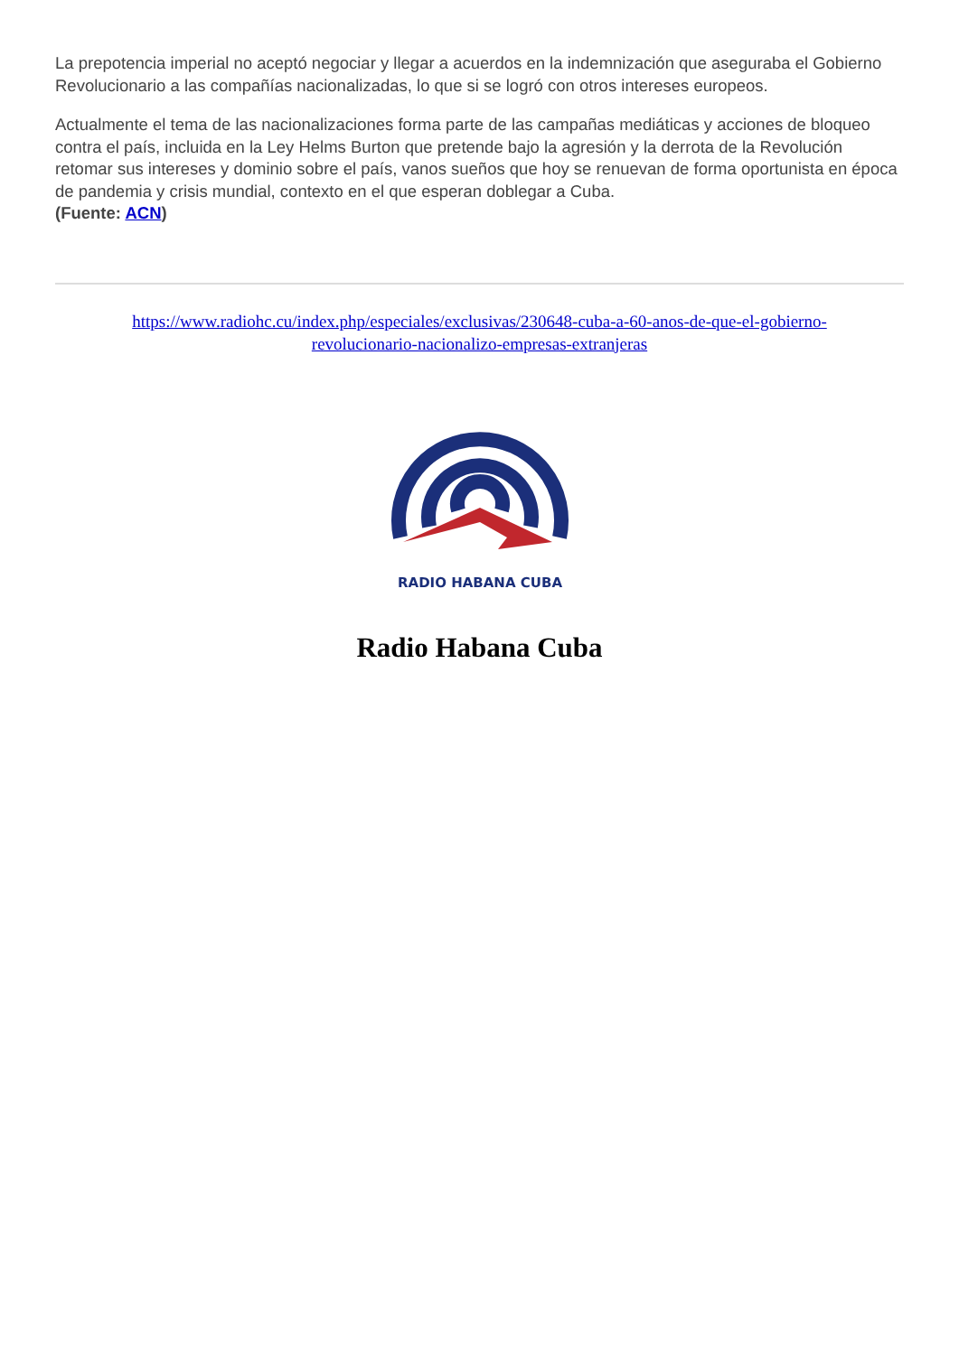La prepotencia imperial no aceptó negociar y llegar a acuerdos en la indemnización que aseguraba el Gobierno Revolucionario a las compañías nacionalizadas, lo que si se logró con otros intereses europeos.
Actualmente el tema de las nacionalizaciones forma parte de las campañas mediáticas y acciones de bloqueo contra el país, incluida en la Ley Helms Burton que pretende bajo la agresión y la derrota de la Revolución retomar sus intereses y dominio sobre el país, vanos sueños que hoy se renuevan de forma oportunista en época de pandemia y crisis mundial, contexto en el que esperan doblegar a Cuba.
(Fuente: ACN)
https://www.radiohc.cu/index.php/especiales/exclusivas/230648-cuba-a-60-anos-de-que-el-gobierno-revolucionario-nacionalizo-empresas-extranjeras
RADIO HABANA CUBA
Radio Habana Cuba